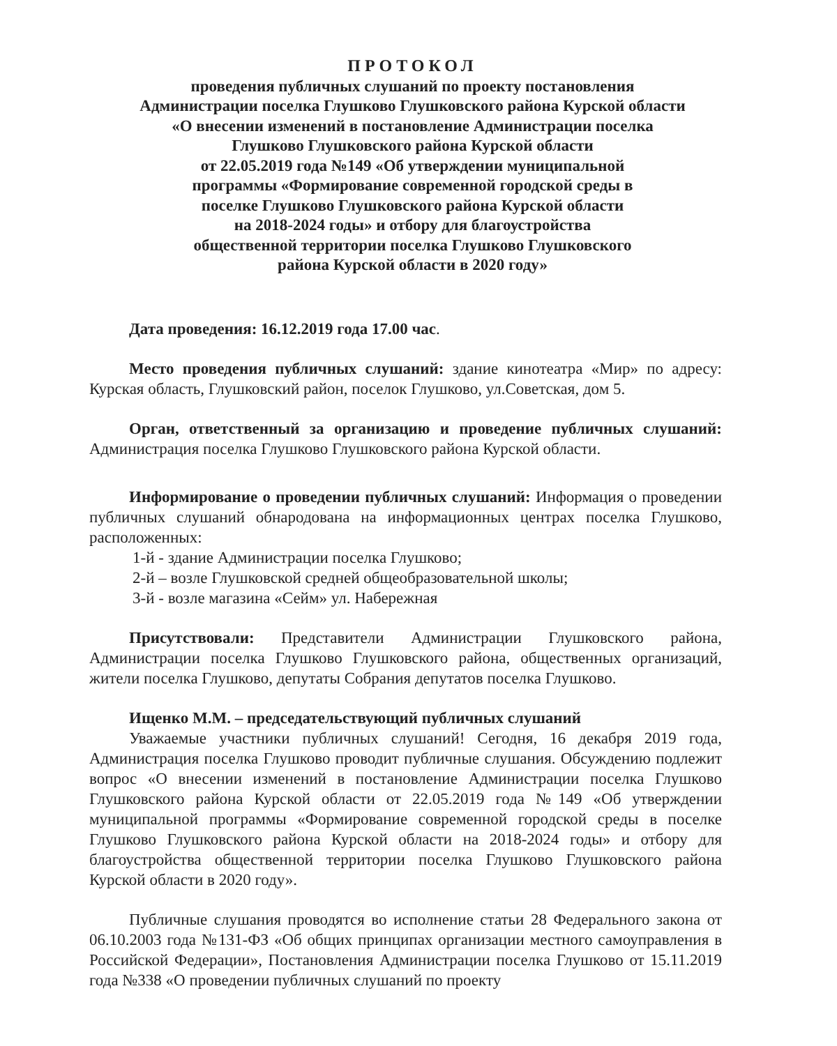ПРОТОКОЛ
проведения публичных слушаний по проекту постановления
Администрации поселка Глушково Глушковского района Курской области
«О внесении изменений в постановление Администрации поселка
Глушково Глушковского района Курской области
от 22.05.2019 года №149 «Об утверждении муниципальной
программы «Формирование современной городской среды в
поселке Глушково Глушковского района Курской области
на 2018-2024 годы» и отбору для благоустройства
общественной территории поселка Глушково Глушковского
района Курской области в 2020 году»
Дата проведения: 16.12.2019 года 17.00 час.
Место проведения публичных слушаний: здание кинотеатра «Мир» по адресу: Курская область, Глушковский район, поселок Глушково, ул.Советская, дом 5.
Орган, ответственный за организацию и проведение публичных слушаний: Администрация поселка Глушково Глушковского района Курской области.
Информирование о проведении публичных слушаний: Информация о проведении публичных слушаний обнародована на информационных центрах поселка Глушково, расположенных:
1-й - здание Администрации поселка Глушково;
2-й – возле Глушковской средней общеобразовательной школы;
3-й - возле магазина «Сейм» ул. Набережная
Присутствовали: Представители Администрации Глушковского района, Администрации поселка Глушково Глушковского района, общественных организаций, жители поселка Глушково, депутаты Собрания депутатов поселка Глушково.
Ищенко М.М. – председательствующий публичных слушаний
Уважаемые участники публичных слушаний! Сегодня, 16 декабря 2019 года, Администрация поселка Глушково проводит публичные слушания. Обсуждению подлежит вопрос «О внесении изменений в постановление Администрации поселка Глушково Глушковского района Курской области от 22.05.2019 года №149 «Об утверждении муниципальной программы «Формирование современной городской среды в поселке Глушково Глушковского района Курской области на 2018-2024 годы» и отбору для благоустройства общественной территории поселка Глушково Глушковского района Курской области в 2020 году».
Публичные слушания проводятся во исполнение статьи 28 Федерального закона от 06.10.2003 года №131-ФЗ «Об общих принципах организации местного самоуправления в Российской Федерации», Постановления Администрации поселка Глушково от 15.11.2019 года №338 «О проведении публичных слушаний по проекту